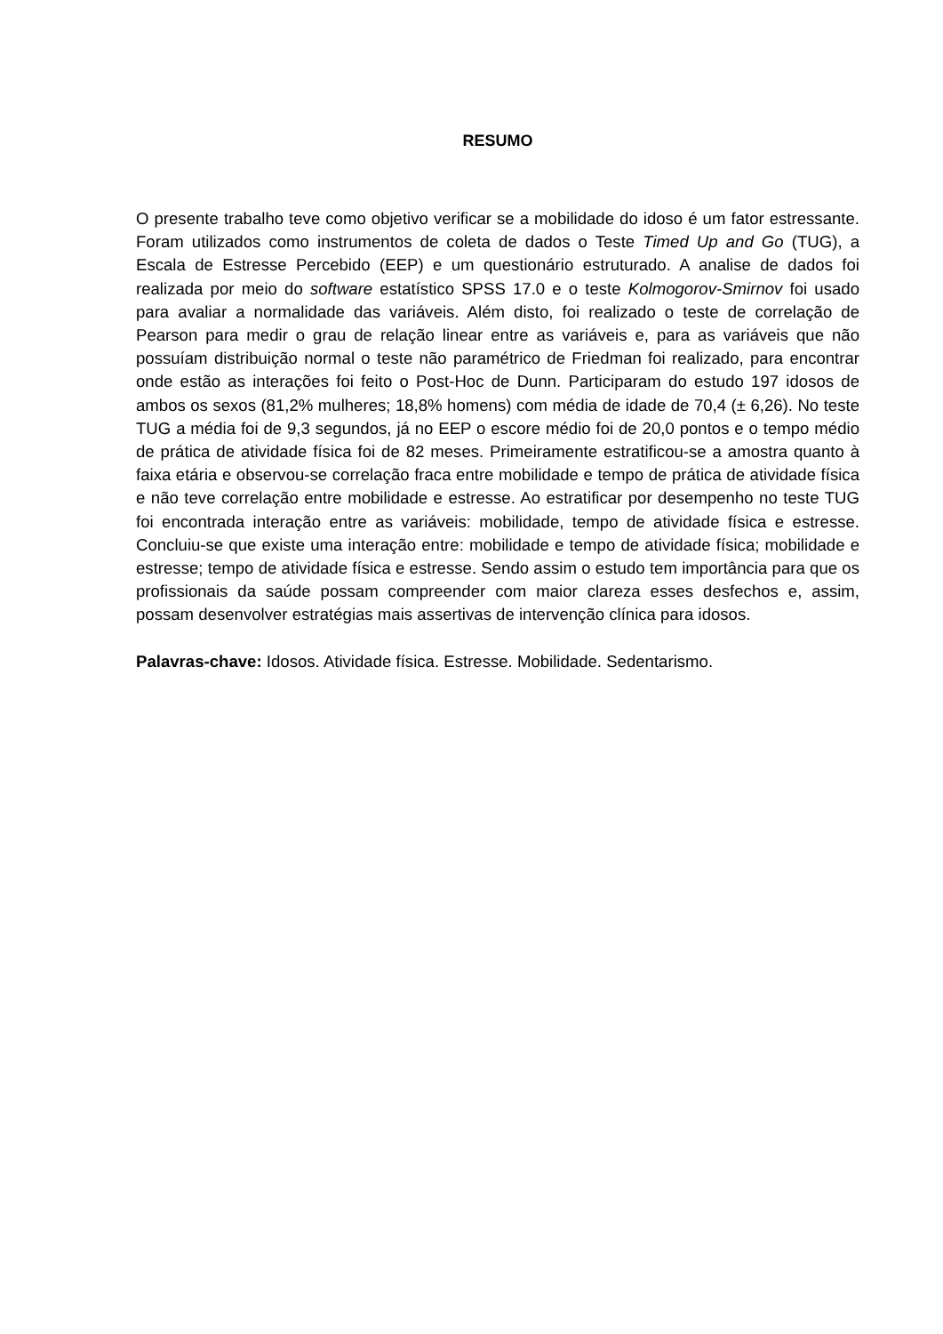RESUMO
O presente trabalho teve como objetivo verificar se a mobilidade do idoso é um fator estressante. Foram utilizados como instrumentos de coleta de dados o Teste Timed Up and Go (TUG), a Escala de Estresse Percebido (EEP) e um questionário estruturado. A analise de dados foi realizada por meio do software estatístico SPSS 17.0 e o teste Kolmogorov-Smirnov foi usado para avaliar a normalidade das variáveis. Além disto, foi realizado o teste de correlação de Pearson para medir o grau de relação linear entre as variáveis e, para as variáveis que não possuíam distribuição normal o teste não paramétrico de Friedman foi realizado, para encontrar onde estão as interações foi feito o Post-Hoc de Dunn. Participaram do estudo 197 idosos de ambos os sexos (81,2% mulheres; 18,8% homens) com média de idade de 70,4 (± 6,26). No teste TUG a média foi de 9,3 segundos, já no EEP o escore médio foi de 20,0 pontos e o tempo médio de prática de atividade física foi de 82 meses. Primeiramente estratificou-se a amostra quanto à faixa etária e observou-se correlação fraca entre mobilidade e tempo de prática de atividade física e não teve correlação entre mobilidade e estresse. Ao estratificar por desempenho no teste TUG foi encontrada interação entre as variáveis: mobilidade, tempo de atividade física e estresse. Concluiu-se que existe uma interação entre: mobilidade e tempo de atividade física; mobilidade e estresse; tempo de atividade física e estresse. Sendo assim o estudo tem importância para que os profissionais da saúde possam compreender com maior clareza esses desfechos e, assim, possam desenvolver estratégias mais assertivas de intervenção clínica para idosos.
Palavras-chave: Idosos. Atividade física. Estresse. Mobilidade. Sedentarismo.